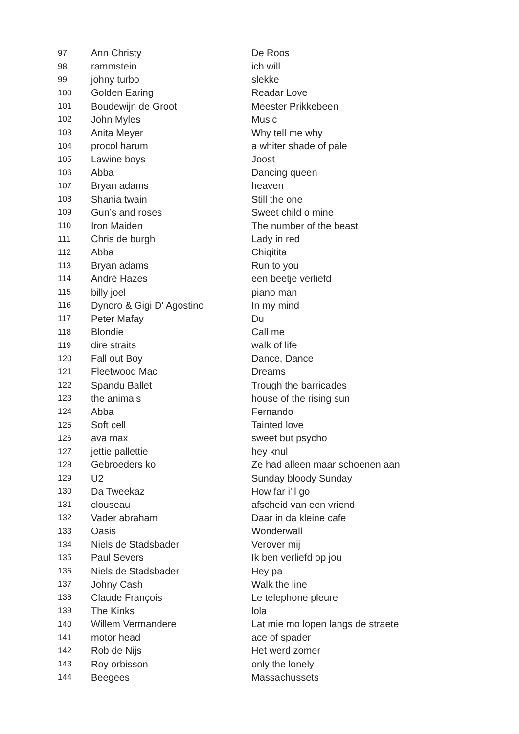| 97 | Ann Christy | De Roos |
| 98 | rammstein | ich will |
| 99 | johny turbo | slekke |
| 100 | Golden Earing | Readar Love |
| 101 | Boudewijn de Groot | Meester Prikkebeen |
| 102 | John Myles | Music |
| 103 | Anita Meyer | Why tell me why |
| 104 | procol harum | a whiter shade of pale |
| 105 | Lawine boys | Joost |
| 106 | Abba | Dancing queen |
| 107 | Bryan adams | heaven |
| 108 | Shania twain | Still the one |
| 109 | Gun’s and roses | Sweet child o mine |
| 110 | Iron Maiden | The number of the beast |
| 111 | Chris de burgh | Lady in red |
| 112 | Abba | Chiqitita |
| 113 | Bryan adams | Run to you |
| 114 | André Hazes | een beetje verliefd |
| 115 | billy joel | piano man |
| 116 | Dynoro & Gigi D' Agostino | In my mind |
| 117 | Peter Mafay | Du |
| 118 | Blondie | Call me |
| 119 | dire straits | walk of life |
| 120 | Fall out Boy | Dance, Dance |
| 121 | Fleetwood Mac | Dreams |
| 122 | Spandu Ballet | Trough the barricades |
| 123 | the animals | house of the rising sun |
| 124 | Abba | Fernando |
| 125 | Soft cell | Tainted love |
| 126 | ava max | sweet but psycho |
| 127 | jettie pallettie | hey knul |
| 128 | Gebroeders ko | Ze had alleen maar schoenen aan |
| 129 | U2 | Sunday bloody Sunday |
| 130 | Da Tweekaz | How far i'll go |
| 131 | clouseau | afscheid van een vriend |
| 132 | Vader abraham | Daar in da kleine cafe |
| 133 | Oasis | Wonderwall |
| 134 | Niels de Stadsbader | Verover mij |
| 135 | Paul Severs | Ik ben verliefd op jou |
| 136 | Niels de Stadsbader | Hey pa |
| 137 | Johny Cash | Walk the line |
| 138 | Claude François | Le telephone pleure |
| 139 | The Kinks | lola |
| 140 | Willem Vermandere | Lat mie mo lopen langs de straete |
| 141 | motor head | ace of spader |
| 142 | Rob de Nijs | Het werd zomer |
| 143 | Roy orbisson | only the lonely |
| 144 | Beegees | Massachussets |